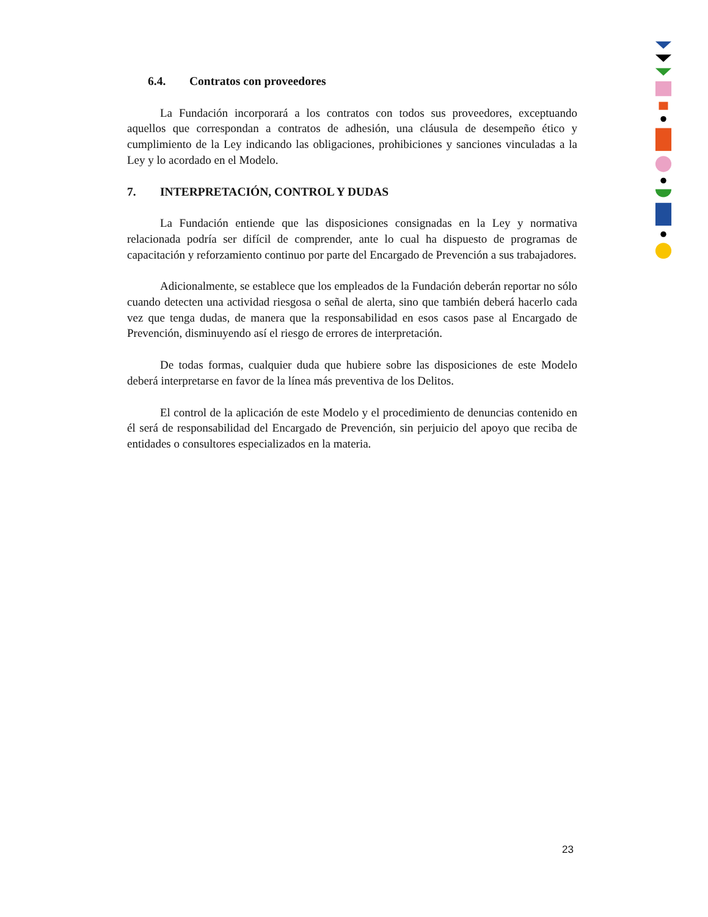6.4. Contratos con proveedores
La Fundación incorporará a los contratos con todos sus proveedores, exceptuando aquellos que correspondan a contratos de adhesión, una cláusula de desempeño ético y cumplimiento de la Ley indicando las obligaciones, prohibiciones y sanciones vinculadas a la Ley y lo acordado en el Modelo.
7. INTERPRETACIÓN, CONTROL Y DUDAS
La Fundación entiende que las disposiciones consignadas en la Ley y normativa relacionada podría ser difícil de comprender, ante lo cual ha dispuesto de programas de capacitación y reforzamiento continuo por parte del Encargado de Prevención a sus trabajadores.
Adicionalmente, se establece que los empleados de la Fundación deberán reportar no sólo cuando detecten una actividad riesgosa o señal de alerta, sino que también deberá hacerlo cada vez que tenga dudas, de manera que la responsabilidad en esos casos pase al Encargado de Prevención, disminuyendo así el riesgo de errores de interpretación.
De todas formas, cualquier duda que hubiere sobre las disposiciones de este Modelo deberá interpretarse en favor de la línea más preventiva de los Delitos.
El control de la aplicación de este Modelo y el procedimiento de denuncias contenido en él será de responsabilidad del Encargado de Prevención, sin perjuicio del apoyo que reciba de entidades o consultores especializados en la materia.
23